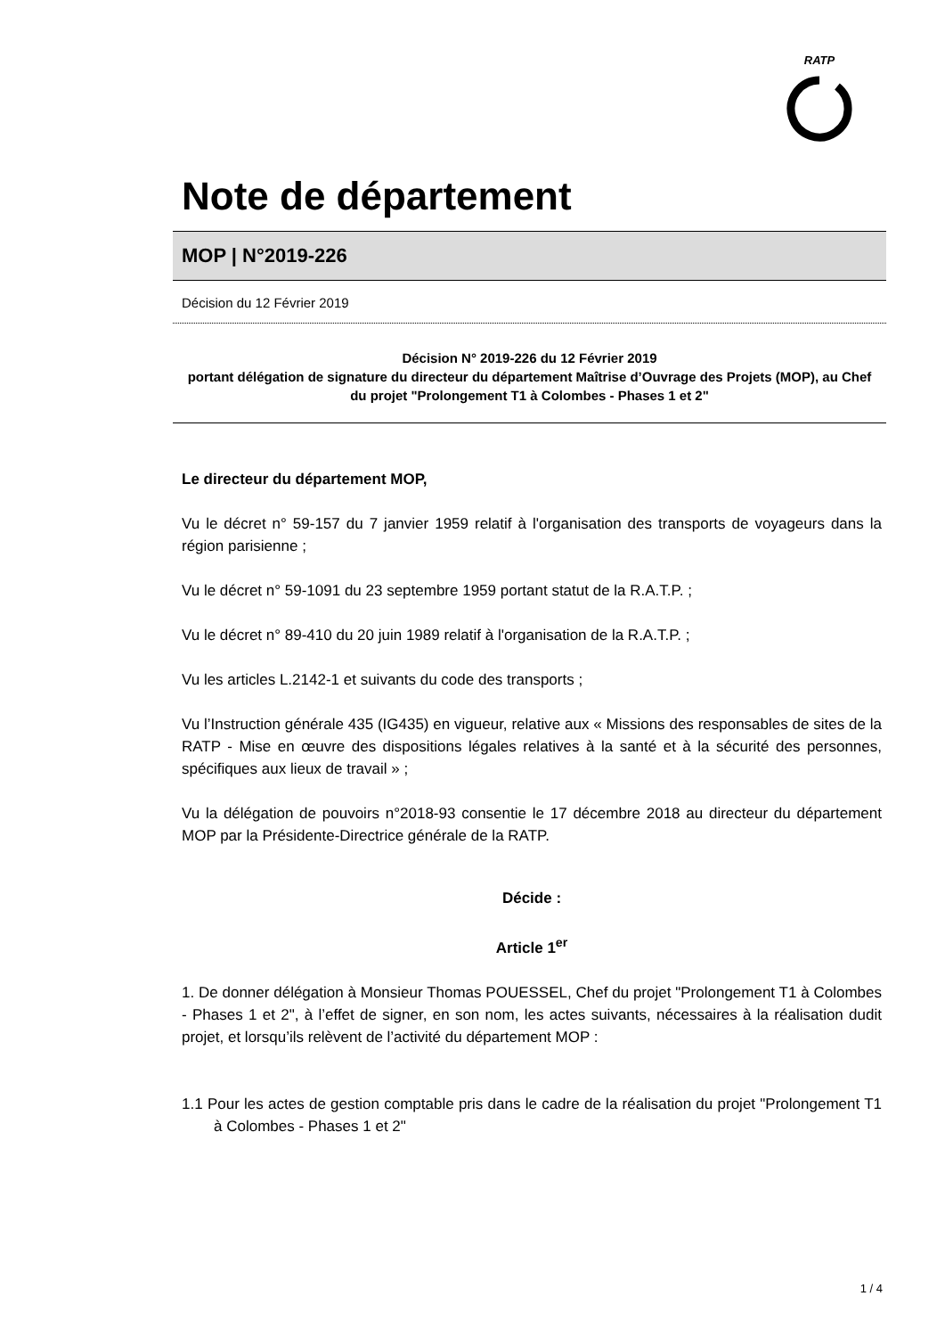RATP
Note de département
MOP | N°2019-226
Décision du 12 Février 2019
Décision N° 2019-226 du 12 Février 2019
portant délégation de signature du directeur du département Maîtrise d’Ouvrage des Projets (MOP), au Chef du projet "Prolongement T1 à Colombes - Phases 1 et 2"
Le directeur du département MOP,
Vu le décret n° 59-157 du 7 janvier 1959 relatif à l'organisation des transports de voyageurs dans la région parisienne ;
Vu le décret n° 59-1091 du 23 septembre 1959 portant statut de la R.A.T.P. ;
Vu le décret n° 89-410 du 20 juin 1989 relatif à l'organisation de la R.A.T.P. ;
Vu les articles L.2142-1 et suivants du code des transports ;
Vu l’Instruction générale 435 (IG435) en vigueur, relative aux « Missions des responsables de sites de la RATP - Mise en œuvre des dispositions légales relatives à la santé et à la sécurité des personnes, spécifiques aux lieux de travail » ;
Vu la délégation de pouvoirs n°2018-93 consentie le 17 décembre 2018 au directeur du département MOP par la Présidente-Directrice générale de la RATP.
Décide :
Article 1<sup>er</sup>
1. De donner délégation à Monsieur Thomas POUESSEL, Chef du projet "Prolongement T1 à Colombes - Phases 1 et 2", à l’effet de signer, en son nom, les actes suivants, nécessaires à la réalisation dudit projet, et lorsqu’ils relèvent de l’activité du département MOP :
1.1 Pour les actes de gestion comptable pris dans le cadre de la réalisation du projet "Prolongement T1 à Colombes - Phases 1 et 2"
1 / 4